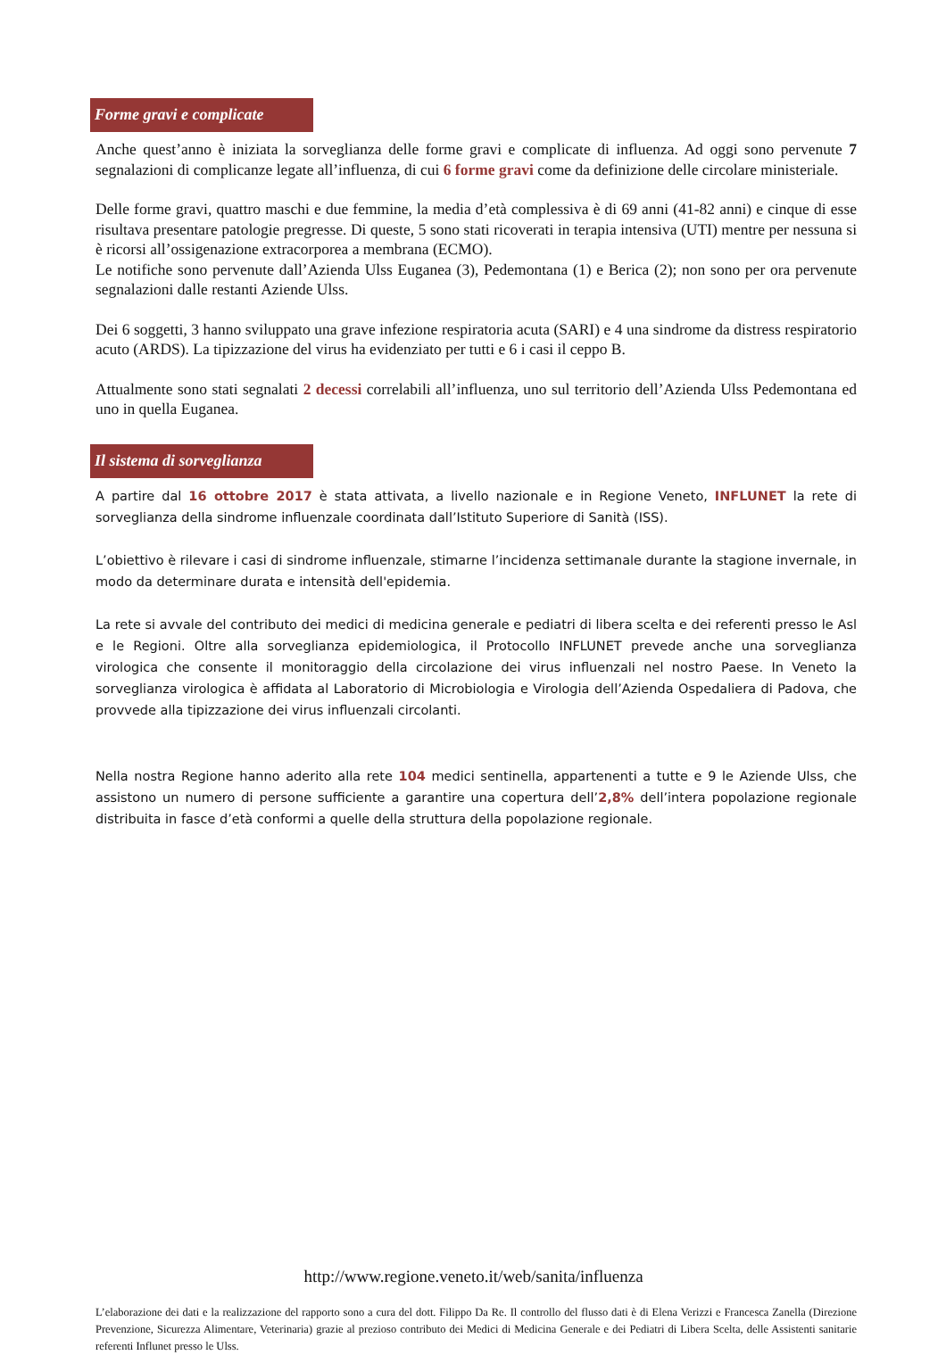Forme gravi e complicate
Anche quest’anno è iniziata la sorveglianza delle forme gravi e complicate di influenza. Ad oggi sono pervenute 7 segnalazioni di complicanze legate all’influenza, di cui 6 forme gravi come da definizione delle circolare ministeriale.
Delle forme gravi, quattro maschi e due femmine, la media d’età complessiva è di 69 anni (41-82 anni) e cinque di esse risultava presentare patologie pregresse. Di queste, 5 sono stati ricoverati in terapia intensiva (UTI) mentre per nessuna si è ricorsi all’ossigenazione extracorporea a membrana (ECMO).
Le notifiche sono pervenute dall’Azienda Ulss Euganea (3), Pedemontana (1) e Berica (2); non sono per ora pervenute segnalazioni dalle restanti Aziende Ulss.
Dei 6 soggetti, 3 hanno sviluppato una grave infezione respiratoria acuta (SARI) e 4 una sindrome da distress respiratorio acuto (ARDS). La tipizzazione del virus ha evidenziato per tutti e 6 i casi il ceppo B.
Attualmente sono stati segnalati 2 decessi correlabili all’influenza, uno sul territorio dell’Azienda Ulss Pedemontana ed uno in quella Euganea.
Il sistema di sorveglianza
A partire dal 16 ottobre 2017 è stata attivata, a livello nazionale e in Regione Veneto, INFLUNET la rete di sorveglianza della sindrome influenzale coordinata dall’Istituto Superiore di Sanità (ISS).
L’obiettivo è rilevare i casi di sindrome influenzale, stimarne l’incidenza settimanale durante la stagione invernale, in modo da determinare durata e intensità dell'epidemia.
La rete si avvale del contributo dei medici di medicina generale e pediatri di libera scelta e dei referenti presso le Asl e le Regioni. Oltre alla sorveglianza epidemiologica, il Protocollo INFLUNET prevede anche una sorveglianza virologica che consente il monitoraggio della circolazione dei virus influenzali nel nostro Paese. In Veneto la sorveglianza virologica è affidata al Laboratorio di Microbiologia e Virologia dell’Azienda Ospedaliera di Padova, che provvede alla tipizzazione dei virus influenzali circolanti.
Nella nostra Regione hanno aderito alla rete 104 medici sentinella, appartenenti a tutte e 9 le Aziende Ulss, che assistono un numero di persone sufficiente a garantire una copertura dell’2,8% dell’intera popolazione regionale distribuita in fasce d’età conformi a quelle della struttura della popolazione regionale.
http://www.regione.veneto.it/web/sanita/influenza
L’elaborazione dei dati e la realizzazione del rapporto sono a cura del dott. Filippo Da Re. Il controllo del flusso dati è di Elena Verizzi e Francesca Zanella (Direzione Prevenzione, Sicurezza Alimentare, Veterinaria) grazie al prezioso contributo dei Medici di Medicina Generale e dei Pediatri di Libera Scelta, delle Assistenti sanitarie referenti Influnet presso le Ulss.